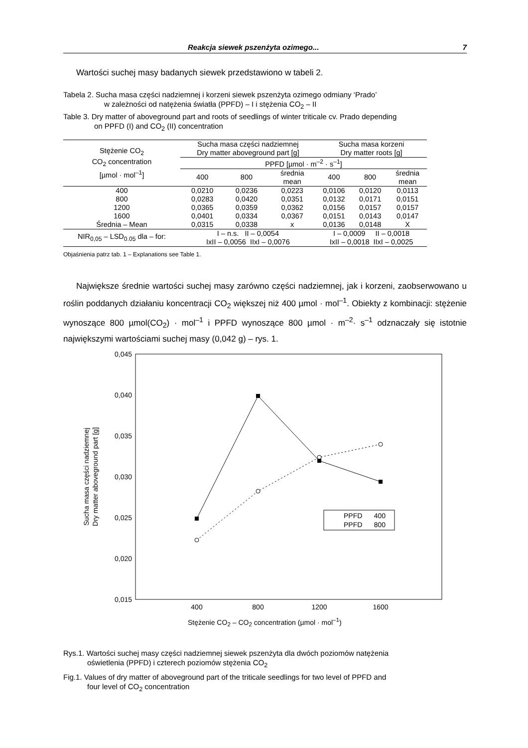Reakcja siewek pszenżyta ozimego... 7
Wartości suchej masy badanych siewek przedstawiono w tabeli 2.
Tabela 2. Sucha masa części nadziemnej i korzeni siewek pszenżyta ozimego odmiany ‘Prado’
w zależności od natężenia światła (PPFD) – I i stężenia CO<sub>2</sub> – II
Table 3. Dry matter of aboveground part and roots of seedlings of winter triticale cv. Prado depending
on PPFD (I) and CO<sub>2</sub> (II) concentration
| Stężenie CO<sub>2</sub> CO<sub>2</sub> concentration [µmol · mol<sup>–1</sup>] | Sucha masa części nadziemnej Dry matter aboveground part [g] | | | Sucha masa korzeni Dry matter roots [g] | | |
| --- | --- | --- | --- | --- | --- | --- |
| | PPFD [µmol · m<sup>–2</sup> · s<sup>–1</sup>] | | | | | |
| | 400 | 800 | średnia mean | 400 | 800 | średnia mean |
| 400 | 0,0210 | 0,0236 | 0,0223 | 0,0106 | 0,0120 | 0,0113 |
| 800 | 0,0283 | 0,0420 | 0,0351 | 0,0132 | 0,0171 | 0,0151 |
| 1200 | 0,0365 | 0,0359 | 0,0362 | 0,0156 | 0,0157 | 0,0157 |
| 1600 | 0,0401 | 0,0334 | 0,0367 | 0,0151 | 0,0143 | 0,0147 |
| Średnia – Mean | 0,0315 | 0,0338 | x | 0,0136 | 0,0148 | X |
| NIR<sub>0,05</sub> – LSD<sub>0.05</sub> dla – for: | I – n.s. II – 0,0054 IxII – 0,0056 IIxI – 0,0076 | | | I – 0,0009 II – 0,0018 IxII – 0,0018 IIxI – 0,0025 | | |
Objaśnienia patrz tab. 1 – Explanations see Table 1.
Największe średnie wartości suchej masy zarówno części nadziemnej, jak i korzeni, zaobserwowano u roślin poddanych działaniu koncentracji CO<sub>2</sub> większej niż 400 µmol · mol<sup>–1</sup>. Obiekty z kombinacji: stężenie wynoszące 800 µmol(CO<sub>2</sub>) · mol<sup>–1</sup> i PPFD wynoszące 800 µmol · m<sup>–2</sup>· s<sup>–1</sup> odznaczały się istotnie największymi wartościami suchej masy (0,042 g) – rys. 1.
0,045
0,040
0,035
0,030
0,025
0,020
0,015
400
800
1200
1600
Sucha masa części nadziemnej
Dry matter aboveground part [g]
PPFD 400
PPFD 800
Stężenie CO<sub>2</sub> – CO<sub>2</sub> concentration (µmol · mol<sup>–1</sup>)
Rys.1. Wartości suchej masy części nadziemnej siewek pszenżyta dla dwóch poziomów natężenia
oświetlenia (PPFD) i czterech poziomów stężenia CO<sub>2</sub>
Fig.1. Values of dry matter of aboveground part of the triticale seedlings for two level of PPFD and
four level of CO<sub>2</sub> concentration